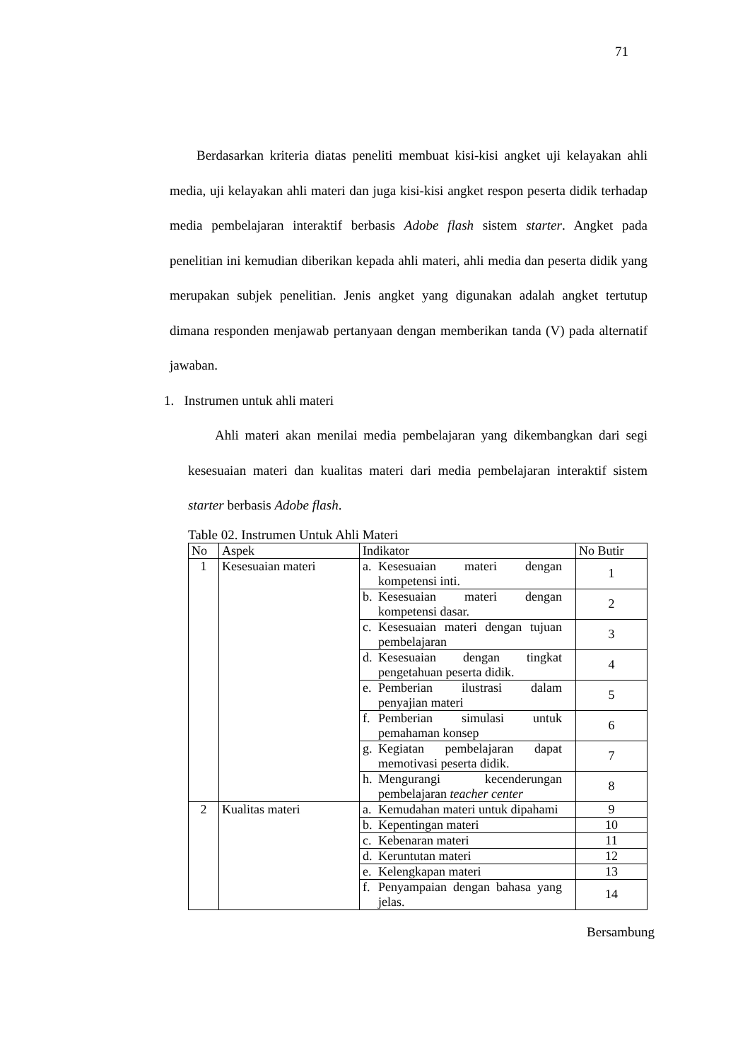71
Berdasarkan kriteria diatas peneliti membuat kisi-kisi angket uji kelayakan ahli media, uji kelayakan ahli materi dan juga kisi-kisi angket respon peserta didik terhadap media pembelajaran interaktif berbasis Adobe flash sistem starter. Angket pada penelitian ini kemudian diberikan kepada ahli materi, ahli media dan peserta didik yang merupakan subjek penelitian. Jenis angket yang digunakan adalah angket tertutup dimana responden menjawab pertanyaan dengan memberikan tanda (V) pada alternatif jawaban.
1. Instrumen untuk ahli materi
Ahli materi akan menilai media pembelajaran yang dikembangkan dari segi kesesuaian materi dan kualitas materi dari media pembelajaran interaktif sistem starter berbasis Adobe flash.
Table 02. Instrumen Untuk Ahli Materi
| No | Aspek | Indikator | No Butir |
| --- | --- | --- | --- |
| 1 | Kesesuaian materi | a. Kesesuaian materi dengan kompetensi inti. | 1 |
| | | b. Kesesuaian materi dengan kompetensi dasar. | 2 |
| | | c. Kesesuaian materi dengan tujuan pembelajaran | 3 |
| | | d. Kesesuaian dengan tingkat pengetahuan peserta didik. | 4 |
| | | e. Pemberian ilustrasi dalam penyajian materi | 5 |
| | | f. Pemberian simulasi untuk pemahaman konsep | 6 |
| | | g. Kegiatan pembelajaran dapat memotivasi peserta didik. | 7 |
| | | h. Mengurangi kecenderungan pembelajaran teacher center | 8 |
| 2 | Kualitas materi | a. Kemudahan materi untuk dipahami | 9 |
| | | b. Kepentingan materi | 10 |
| | | c. Kebenaran materi | 11 |
| | | d. Keruntutan materi | 12 |
| | | e. Kelengkapan materi | 13 |
| | | f. Penyampaian dengan bahasa yang jelas. | 14 |
Bersambung